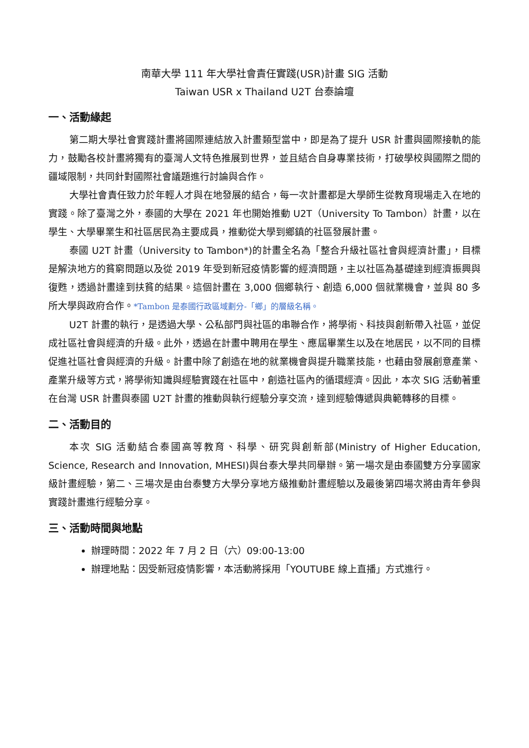南華大學 111 年大學社會責任實踐(USR)計畫 SIG 活動
Taiwan USR x Thailand U2T 台泰論壇
一、活動緣起
第二期大學社會實踐計畫將國際連結放入計畫類型當中，即是為了提升 USR 計畫與國際接軌的能力，鼓勵各校計畫將獨有的臺灣人文特色推展到世界，並且結合自身專業技術，打破學校與國際之間的疆域限制，共同針對國際社會議題進行討論與合作。
大學社會責任致力於年輕人才與在地發展的結合，每一次計畫都是大學師生從教育現場走入在地的實踐。除了臺灣之外，泰國的大學在 2021 年也開始推動 U2T（University To Tambon）計畫，以在學生、大學畢業生和社區居民為主要成員，推動從大學到鄉鎮的社區發展計畫。
泰國 U2T 計畫（University to Tambon*)的計畫全名為「整合升級社區社會與經濟計畫」，目標是解決地方的貧窮問題以及從 2019 年受到新冠疫情影響的經濟問題，主以社區為基礎達到經濟振興與復甦，透過計畫達到扶貧的結果。這個計畫在 3,000 個鄉執行、創造 6,000 個就業機會，並與 80 多所大學與政府合作。*Tambon 是泰國行政區域劃分-「鄉」的層級名稱。
U2T 計畫的執行，是透過大學、公私部門與社區的串聯合作，將學術、科技與創新帶入社區，並促成社區社會與經濟的升級。此外，透過在計畫中聘用在學生、應屆畢業生以及在地居民，以不同的目標促進社區社會與經濟的升級。計畫中除了創造在地的就業機會與提升職業技能，也藉由發展創意產業、產業升級等方式，將學術知識與經驗實踐在社區中，創造社區內的循環經濟。因此，本次 SIG 活動著重在台灣 USR 計畫與泰國 U2T 計畫的推動與執行經驗分享交流，達到經驗傳遞與典範轉移的目標。
二、活動目的
本次 SIG 活動結合泰國高等教育、科學、研究與創新部(Ministry of Higher Education, Science, Research and Innovation, MHESI)與台泰大學共同舉辦。第一場次是由泰國雙方分享國家級計畫經驗，第二、三場次是由台泰雙方大學分享地方級推動計畫經驗以及最後第四場次將由青年參與實踐計畫進行經驗分享。
三、活動時間與地點
辦理時間：2022 年 7 月 2 日（六）09:00-13:00
辦理地點：因受新冠疫情影響，本活動將採用「YOUTUBE 線上直播」方式進行。